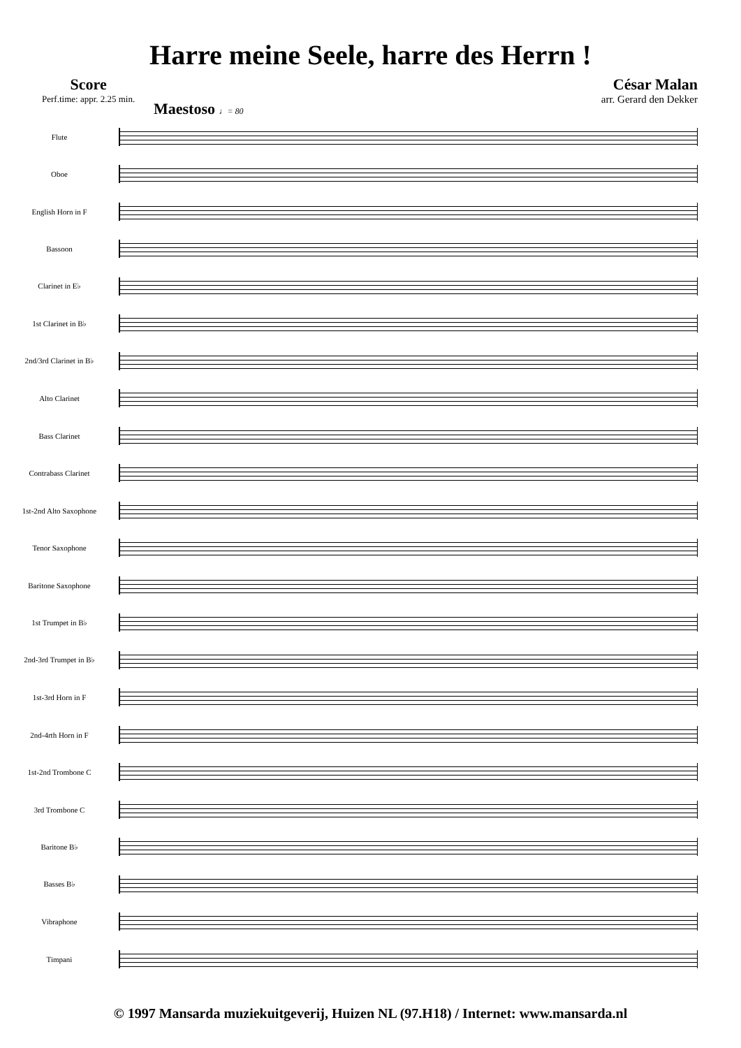Harre meine Seele, harre des Herrn !
Score
Perf.time: appr. 2.25 min.
César Malan
arr. Gerard den Dekker
Maestoso ♩= 80
Flute
Oboe
English Horn in F
Bassoon
Clarinet in E♭
1st Clarinet in B♭
2nd/3rd Clarinet in B♭
Alto Clarinet
Bass Clarinet
Contrabass Clarinet
1st-2nd Alto Saxophone
Tenor Saxophone
Baritone Saxophone
1st Trumpet in B♭
2nd-3rd Trumpet in B♭
1st-3rd Horn in F
2nd-4rth Horn in F
1st-2nd Trombone C
3rd Trombone C
Baritone B♭
Basses B♭
Vibraphone
Timpani
© 1997 Mansarda muziekuitgeverij, Huizen NL (97.H18) / Internet: www.mansarda.nl